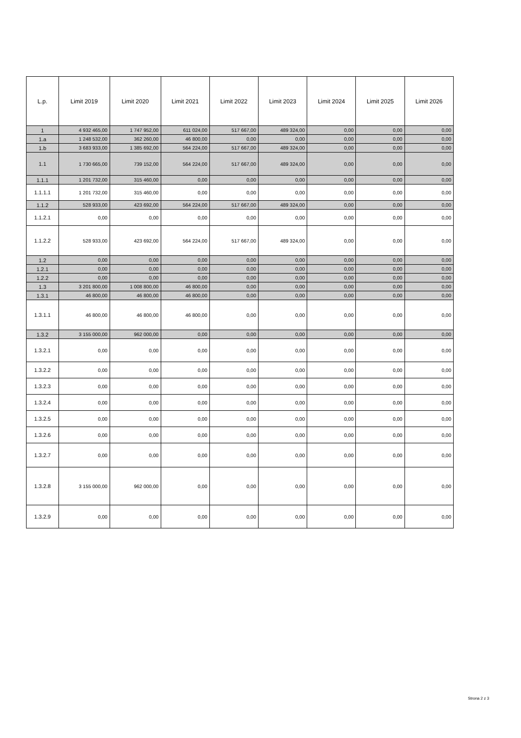| L.p. | Limit 2019 | Limit 2020 | Limit 2021 | Limit 2022 | Limit 2023 | Limit 2024 | Limit 2025 | Limit 2026 |
| --- | --- | --- | --- | --- | --- | --- | --- | --- |
| 1 | 4 932 465,00 | 1 747 952,00 | 611 024,00 | 517 667,00 | 489 324,00 | 0,00 | 0,00 | 0,00 |
| 1.a | 1 248 532,00 | 362 260,00 | 46 800,00 | 0,00 | 0,00 | 0,00 | 0,00 | 0,00 |
| 1.b | 3 683 933,00 | 1 385 692,00 | 564 224,00 | 517 667,00 | 489 324,00 | 0,00 | 0,00 | 0,00 |
| 1.1 | 1 730 665,00 | 739 152,00 | 564 224,00 | 517 667,00 | 489 324,00 | 0,00 | 0,00 | 0,00 |
| 1.1.1 | 1 201 732,00 | 315 460,00 | 0,00 | 0,00 | 0,00 | 0,00 | 0,00 | 0,00 |
| 1.1.1.1 | 1 201 732,00 | 315 460,00 | 0,00 | 0,00 | 0,00 | 0,00 | 0,00 | 0,00 |
| 1.1.2 | 528 933,00 | 423 692,00 | 564 224,00 | 517 667,00 | 489 324,00 | 0,00 | 0,00 | 0,00 |
| 1.1.2.1 | 0,00 | 0,00 | 0,00 | 0,00 | 0,00 | 0,00 | 0,00 | 0,00 |
| 1.1.2.2 | 528 933,00 | 423 692,00 | 564 224,00 | 517 667,00 | 489 324,00 | 0,00 | 0,00 | 0,00 |
| 1.2 | 0,00 | 0,00 | 0,00 | 0,00 | 0,00 | 0,00 | 0,00 | 0,00 |
| 1.2.1 | 0,00 | 0,00 | 0,00 | 0,00 | 0,00 | 0,00 | 0,00 | 0,00 |
| 1.2.2 | 0,00 | 0,00 | 0,00 | 0,00 | 0,00 | 0,00 | 0,00 | 0,00 |
| 1.3 | 3 201 800,00 | 1 008 800,00 | 46 800,00 | 0,00 | 0,00 | 0,00 | 0,00 | 0,00 |
| 1.3.1 | 46 800,00 | 46 800,00 | 46 800,00 | 0,00 | 0,00 | 0,00 | 0,00 | 0,00 |
| 1.3.1.1 | 46 800,00 | 46 800,00 | 46 800,00 | 0,00 | 0,00 | 0,00 | 0,00 | 0,00 |
| 1.3.2 | 3 155 000,00 | 962 000,00 | 0,00 | 0,00 | 0,00 | 0,00 | 0,00 | 0,00 |
| 1.3.2.1 | 0,00 | 0,00 | 0,00 | 0,00 | 0,00 | 0,00 | 0,00 | 0,00 |
| 1.3.2.2 | 0,00 | 0,00 | 0,00 | 0,00 | 0,00 | 0,00 | 0,00 | 0,00 |
| 1.3.2.3 | 0,00 | 0,00 | 0,00 | 0,00 | 0,00 | 0,00 | 0,00 | 0,00 |
| 1.3.2.4 | 0,00 | 0,00 | 0,00 | 0,00 | 0,00 | 0,00 | 0,00 | 0,00 |
| 1.3.2.5 | 0,00 | 0,00 | 0,00 | 0,00 | 0,00 | 0,00 | 0,00 | 0,00 |
| 1.3.2.6 | 0,00 | 0,00 | 0,00 | 0,00 | 0,00 | 0,00 | 0,00 | 0,00 |
| 1.3.2.7 | 0,00 | 0,00 | 0,00 | 0,00 | 0,00 | 0,00 | 0,00 | 0,00 |
| 1.3.2.8 | 3 155 000,00 | 962 000,00 | 0,00 | 0,00 | 0,00 | 0,00 | 0,00 | 0,00 |
| 1.3.2.9 | 0,00 | 0,00 | 0,00 | 0,00 | 0,00 | 0,00 | 0,00 | 0,00 |
Strona 2 z 3